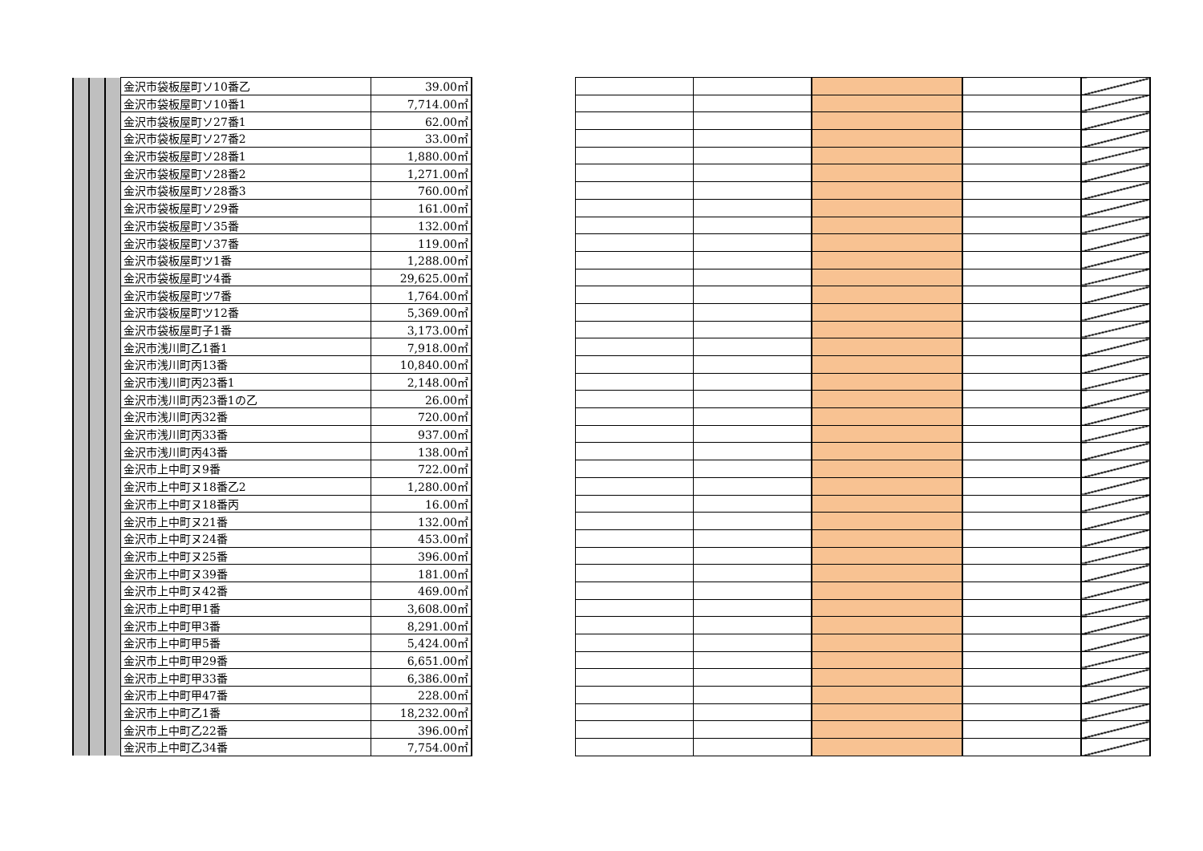| | | | 金沢市袋板屋町ソ10番乙 | 39.00㎡ |
| | | | 金沢市袋板屋町ソ10番1 | 7,714.00㎡ |
| | | | 金沢市袋板屋町ソ27番1 | 62.00㎡ |
| | | | 金沢市袋板屋町ソ27番2 | 33.00㎡ |
| | | | 金沢市袋板屋町ソ28番1 | 1,880.00㎡ |
| | | | 金沢市袋板屋町ソ28番2 | 1,271.00㎡ |
| | | | 金沢市袋板屋町ソ28番3 | 760.00㎡ |
| | | | 金沢市袋板屋町ソ29番 | 161.00㎡ |
| | | | 金沢市袋板屋町ソ35番 | 132.00㎡ |
| | | | 金沢市袋板屋町ソ37番 | 119.00㎡ |
| | | | 金沢市袋板屋町ツ1番 | 1,288.00㎡ |
| | | | 金沢市袋板屋町ツ4番 | 29,625.00㎡ |
| | | | 金沢市袋板屋町ツ7番 | 1,764.00㎡ |
| | | | 金沢市袋板屋町ツ12番 | 5,369.00㎡ |
| | | | 金沢市袋板屋町子1番 | 3,173.00㎡ |
| | | | 金沢市浅川町乙1番1 | 7,918.00㎡ |
| | | | 金沢市浅川町丙13番 | 10,840.00㎡ |
| | | | 金沢市浅川町丙23番1 | 2,148.00㎡ |
| | | | 金沢市浅川町丙23番1の乙 | 26.00㎡ |
| | | | 金沢市浅川町丙32番 | 720.00㎡ |
| | | | 金沢市浅川町丙33番 | 937.00㎡ |
| | | | 金沢市浅川町丙43番 | 138.00㎡ |
| | | | 金沢市上中町ヌ9番 | 722.00㎡ |
| | | | 金沢市上中町ヌ18番乙2 | 1,280.00㎡ |
| | | | 金沢市上中町ヌ18番丙 | 16.00㎡ |
| | | | 金沢市上中町ヌ21番 | 132.00㎡ |
| | | | 金沢市上中町ヌ24番 | 453.00㎡ |
| | | | 金沢市上中町ヌ25番 | 396.00㎡ |
| | | | 金沢市上中町ヌ39番 | 181.00㎡ |
| | | | 金沢市上中町ヌ42番 | 469.00㎡ |
| | | | 金沢市上中町甲1番 | 3,608.00㎡ |
| | | | 金沢市上中町甲3番 | 8,291.00㎡ |
| | | | 金沢市上中町甲5番 | 5,424.00㎡ |
| | | | 金沢市上中町甲29番 | 6,651.00㎡ |
| | | | 金沢市上中町甲33番 | 6,386.00㎡ |
| | | | 金沢市上中町甲47番 | 228.00㎡ |
| | | | 金沢市上中町乙1番 | 18,232.00㎡ |
| | | | 金沢市上中町乙22番 | 396.00㎡ |
| | | | 金沢市上中町乙34番 | 7,754.00㎡ |